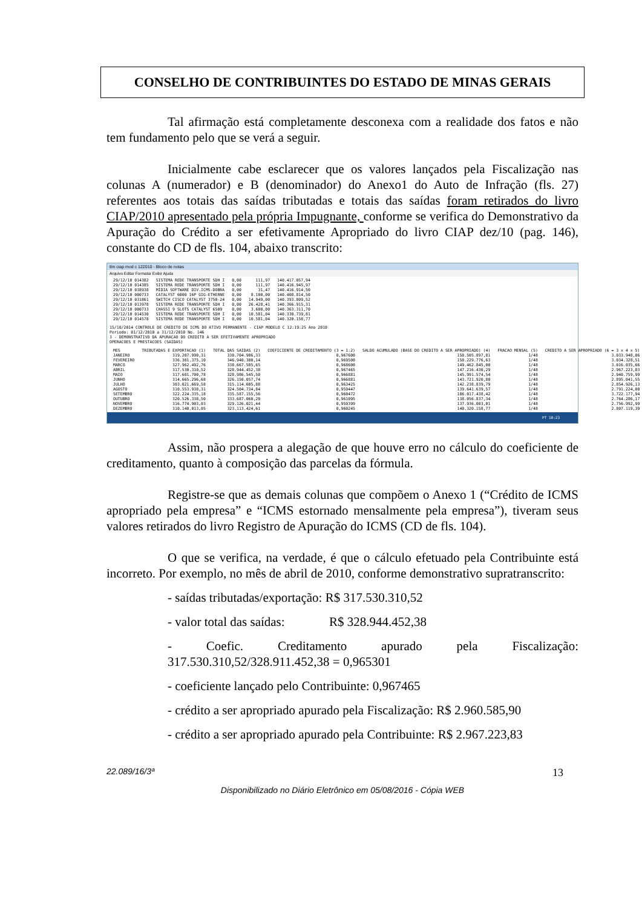CONSELHO DE CONTRIBUINTES DO ESTADO DE MINAS GERAIS
Tal afirmação está completamente desconexa com a realidade dos fatos e não tem fundamento pelo que se verá a seguir.
Inicialmente cabe esclarecer que os valores lançados pela Fiscalização nas colunas A (numerador) e B (denominador) do Anexo1 do Auto de Infração (fls. 27) referentes aos totais das saídas tributadas e totais das saídas foram retirados do livro CIAP/2010 apresentado pela própria Impugnante, conforme se verifica do Demonstrativo da Apuração do Crédito a ser efetivamente Apropriado do livro CIAP dez/10 (pag. 146), constante do CD de fls. 104, abaixo transcrito:
tlm ciap mod c 122010 - Bloco de notas
Arquivo Editar Formatar Exibir Ajuda
| 29/12/10 014382 | SISTEMA REDE TRANSPORTE SDH I | 0,00 | 111,97 | 140.417.057,94 |
| 29/12/10 014385 | SISTEMA REDE TRANSPORTE SDH I | 0,00 | 111,97 | 140.416.945,97 |
| 29/12/10 038938 | MÍDIA SOFTWARE DIV.ICMS-DOBRA | 0,00 | 31,47 | 140.416.914,50 |
| 29/12/10 000733 | CATALYST 6000 16P GIG-ETHERNE | 0,00 | 8.100,00 | 140.408.814,50 |
| 29/12/10 031861 | SWITCH CISCO CATALYST 3750-24 | 0,00 | 14.949,00 | 140.393.809,52 |
| 29/12/10 013978 | SISTEMA REDE TRANSPORTE SDH I | 0,00 | 26.428,41 | 140.366.915,31 |
| 29/12/10 000733 | CHASSI 9 SLOTS CATALYST 6509 | 0,00 | 3.600,00 | 140.363.311,70 |
| 29/12/10 014530 | SISTEMA REDE TRANSPORTE SDH I | 0,00 | 10.581,04 | 140.330.739,81 |
| 29/12/10 014578 | SISTEMA REDE TRANSPORTE SDH I | 0,00 | 10.581,04 | 140.320.158,77 |
15/10/2014 CONTROLE DE CREDITO DE ICMS DO ATIVO PERMANENTE - CIAP MODELO C 12:19:25 Ano 2010
Periodo: 01/12/2010 a 31/12/2010 No. 146
3 - DEMONSTRATIVO DA APURACAO DO CREDITO A SER EFETIVAMENTE APROPRIADO
OPERACOES E PRESTACOES (SAIDAS)
| MES | TRIBUTADAS E EXPORTACAO (1) | TOTAL DAS SAIDAS (2) | COEFICIENTE DE CREDITAMENTO (3 = 1:2) | SALDO ACUMULADO (BASE DO CREDITO A SER APROPRIADO) (4) | FRACAO MENSAL (5) | CREDITO A SER APROPRIADO (6 = 3 x 4 x 5) |
| --- | --- | --- | --- | --- | --- | --- |
| JANEIRO | 319.207.990,31 | 330.704.906,33 | 0,967600 | 150.505.897,81 | 1/48 | 3.033.948,06 |
| FEVEREIRO | 336.301.375,10 | 346.940.300,14 | 0,969500 | 150.229.776,63 | 1/48 | 3.034.328,51 |
| MARCO | 327.962.492,76 | 338.667.585,65 | 0,968600 | 149.462.845,00 | 1/48 | 3.016.035,66 |
| ABRIL | 317.530.310,52 | 328.944.452,38 | 0,967465 | 147.216.430,29 | 1/48 | 2.967.223,83 |
| MAIO | 317.601.700,78 | 328.986.545,50 | 0,966881 | 145.991.574,54 | 1/48 | 2.940.759,99 |
| JUNHO | 314.665.296,68 | 326.150.057,74 | 0,966881 | 143.721.920,80 | 1/48 | 2.895.041,55 |
| JULHO | 303.021.669,58 | 315.114.605,88 | 0,963425 | 142.238.839,79 | 1/48 | 2.854.926,13 |
| AGOSTO | 310.553.938,31 | 324.504.734,84 | 0,959447 | 139.641.639,57 | 1/48 | 2.791.224,00 |
| SETEMBRO | 322.224.335,18 | 335.587.155,56 | 0,960472 | 186.017.438,42 | 1/48 | 3.722.177,94 |
| OUTUBRO | 320.526.338,50 | 333.687.060,20 | 0,961095 | 138.056.837,34 | 1/48 | 2.764.286,17 |
| NOVEMBRO | 316.774.903,03 | 329.126.021,44 | 0,959399 | 137.936.003,01 | 1/48 | 2.756.992,99 |
| DEZEMBRO | 310.140.013,05 | 323.113.424,61 | 0,960245 | 140.320.158,77 | 1/48 | 2.807.119,39 |
PT 10:23
Assim, não prospera a alegação de que houve erro no cálculo do coeficiente de creditamento, quanto à composição das parcelas da fórmula.
Registre-se que as demais colunas que compõem o Anexo 1 (“Crédito de ICMS apropriado pela empresa” e “ICMS estornado mensalmente pela empresa”), tiveram seus valores retirados do livro Registro de Apuração do ICMS (CD de fls. 104).
O que se verifica, na verdade, é que o cálculo efetuado pela Contribuinte está incorreto. Por exemplo, no mês de abril de 2010, conforme demonstrativo supratranscrito:
- saídas tributadas/exportação: R$ 317.530.310,52
- valor total das saídas: R$ 328.944.452,38
- Coefic. Creditamento apurado pela Fiscalização: 317.530.310,52/328.911.452,38 = 0,965301
- coeficiente lançado pelo Contribuinte: 0,967465
- crédito a ser apropriado apurado pela Fiscalização: R$ 2.960.585,90
- crédito a ser apropriado apurado pela Contribuinte: R$ 2.967.223,83
22.089/16/3ª 13
Disponibilizado no Diário Eletrônico em 05/08/2016 - Cópia WEB